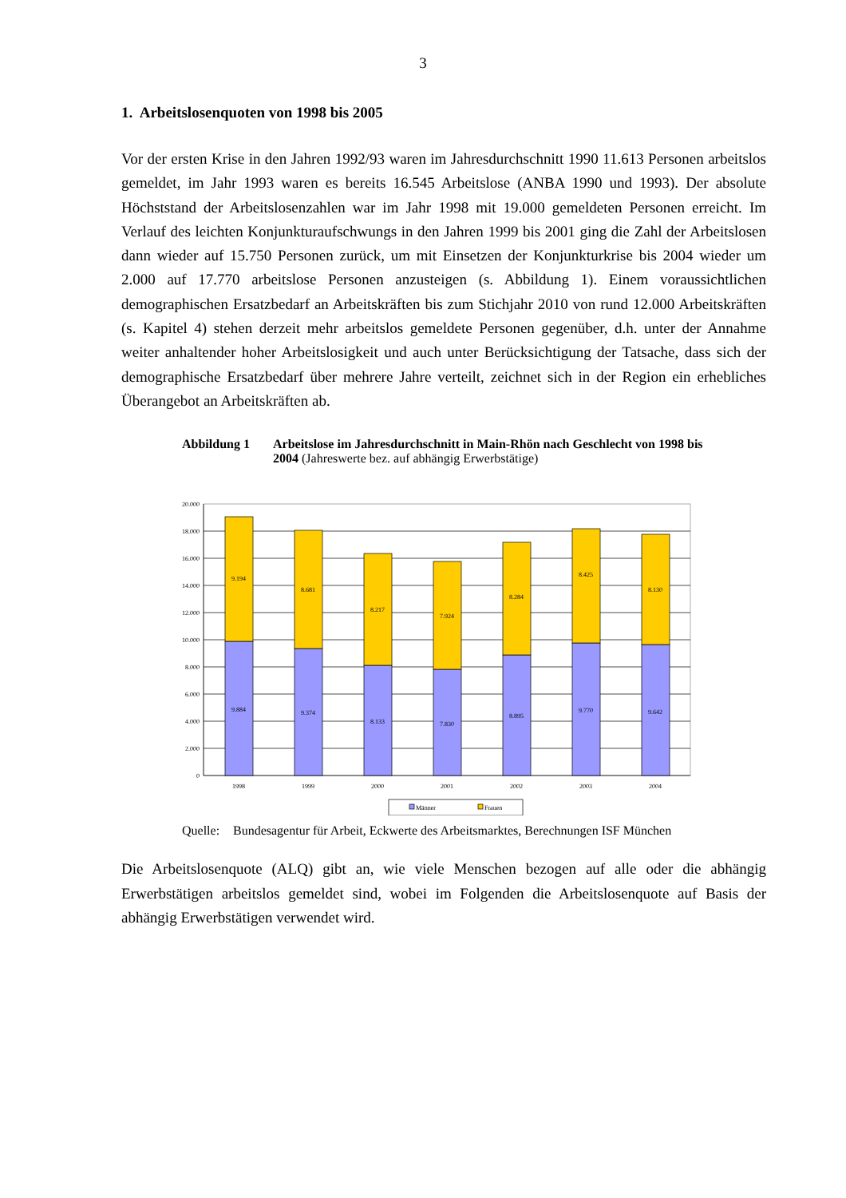3
1. Arbeitslosenquoten von 1998 bis 2005
Vor der ersten Krise in den Jahren 1992/93 waren im Jahresdurchschnitt 1990 11.613 Personen arbeitslos gemeldet, im Jahr 1993 waren es bereits 16.545 Arbeitslose (ANBA 1990 und 1993). Der absolute Höchststand der Arbeitslosenzahlen war im Jahr 1998 mit 19.000 gemeldeten Personen erreicht. Im Verlauf des leichten Konjunkturaufschwungs in den Jahren 1999 bis 2001 ging die Zahl der Arbeitslosen dann wieder auf 15.750 Personen zurück, um mit Einsetzen der Konjunkturkrise bis 2004 wieder um 2.000 auf 17.770 arbeitslose Personen anzusteigen (s. Abbildung 1). Einem voraussichtlichen demographischen Ersatzbedarf an Arbeitskräften bis zum Stichjahr 2010 von rund 12.000 Arbeitskräften (s. Kapitel 4) stehen derzeit mehr arbeitslos gemeldete Personen gegenüber, d.h. unter der Annahme weiter anhaltender hoher Arbeitslosigkeit und auch unter Berücksichtigung der Tatsache, dass sich der demographische Ersatzbedarf über mehrere Jahre verteilt, zeichnet sich in der Region ein erhebliches Überangebot an Arbeitskräften ab.
Abbildung 1 Arbeitslose im Jahresdurchschnitt in Main-Rhön nach Geschlecht von 1998 bis 2004 (Jahreswerte bez. auf abhängig Erwerbstätige)
20.000
18.000
16.000
14.000
12.000
10.000
8.000
6.000
4.000
2.000
0
9.194
9.884
8.681
9.374
8.217
8.133
7.924
7.830
8.284
8.895
8.425
9.770
8.130
9.642
1998
1999
2000
2001
2002
2003
2004
Männer
Frauen
Quelle:
Bundesagentur für Arbeit, Eckwerte des Arbeitsmarktes, Berechnungen ISF München
Die Arbeitslosenquote (ALQ) gibt an, wie viele Menschen bezogen auf alle oder die abhängig Erwerbstätigen arbeitslos gemeldet sind, wobei im Folgenden die Arbeitslosenquote auf Basis der abhängig Erwerbstätigen verwendet wird.